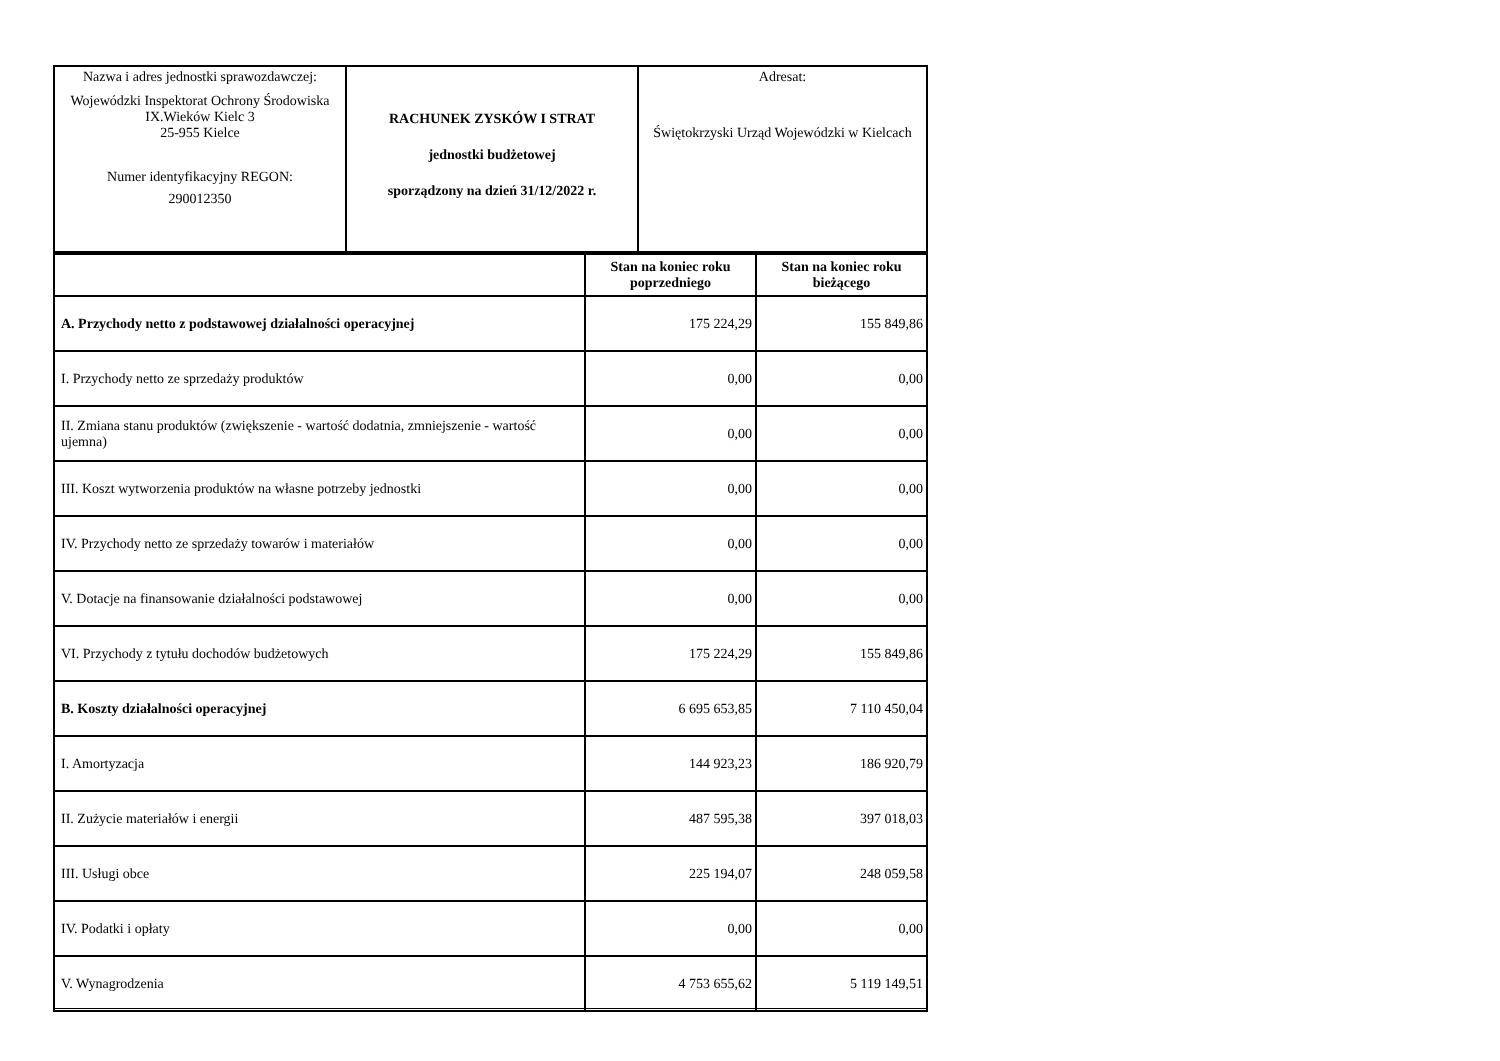| Nazwa i adres jednostki sprawozdawczej: Wojewódzki Inspektorat Ochrony Środowiska IX.Wieków Kielc 3 25-955 Kielce Numer identyfikacyjny REGON: 290012350 | RACHUNEK ZYSKÓW I STRAT jednostki budżetowej sporządzony na dzień 31/12/2022 r. | Adresat: Świętokrzyski Urząd Wojewódzki w Kielcach |
| | Stan na koniec roku poprzedniego | Stan na koniec roku bieżącego |
| --- | --- | --- |
| A. Przychody netto z podstawowej działalności operacyjnej | 175 224,29 | 155 849,86 |
| I. Przychody netto ze sprzedaży produktów | 0,00 | 0,00 |
| II. Zmiana stanu produktów (zwiększenie - wartość dodatnia, zmniejszenie - wartość ujemna) | 0,00 | 0,00 |
| III. Koszt wytworzenia produktów na własne potrzeby jednostki | 0,00 | 0,00 |
| IV. Przychody netto ze sprzedaży towarów i materiałów | 0,00 | 0,00 |
| V. Dotacje na finansowanie działalności podstawowej | 0,00 | 0,00 |
| VI. Przychody z tytułu dochodów budżetowych | 175 224,29 | 155 849,86 |
| B. Koszty działalności operacyjnej | 6 695 653,85 | 7 110 450,04 |
| I. Amortyzacja | 144 923,23 | 186 920,79 |
| II. Zużycie materiałów i energii | 487 595,38 | 397 018,03 |
| III. Usługi obce | 225 194,07 | 248 059,58 |
| IV. Podatki i opłaty | 0,00 | 0,00 |
| V. Wynagrodzenia | 4 753 655,62 | 5 119 149,51 |